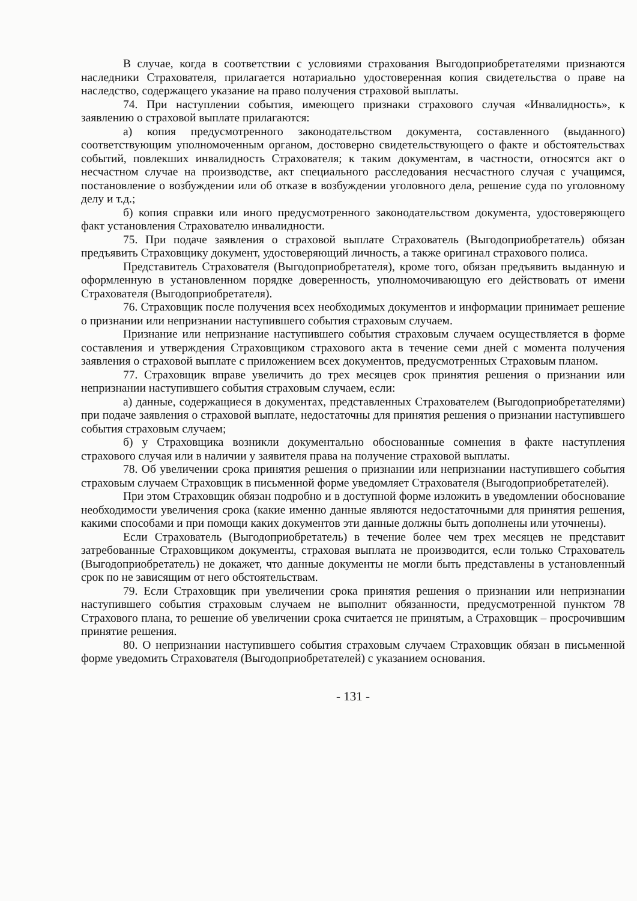В случае, когда в соответствии с условиями страхования Выгодоприобретателями признаются наследники Страхователя, прилагается нотариально удостоверенная копия свидетельства о праве на наследство, содержащего указание на право получения страховой выплаты.
74. При наступлении события, имеющего признаки страхового случая «Инвалидность», к заявлению о страховой выплате прилагаются:
а) копия предусмотренного законодательством документа, составленного (выданного) соответствующим уполномоченным органом, достоверно свидетельствующего о факте и обстоятельствах событий, повлекших инвалидность Страхователя; к таким документам, в частности, относятся акт о несчастном случае на производстве, акт специального расследования несчастного случая с учащимся, постановление о возбуждении или об отказе в возбуждении уголовного дела, решение суда по уголовному делу и т.д.;
б) копия справки или иного предусмотренного законодательством документа, удостоверяющего факт установления Страхователю инвалидности.
75. При подаче заявления о страховой выплате Страхователь (Выгодоприобретатель) обязан предъявить Страховщику документ, удостоверяющий личность, а также оригинал страхового полиса.
Представитель Страхователя (Выгодоприобретателя), кроме того, обязан предъявить выданную и оформленную в установленном порядке доверенность, уполномочивающую его действовать от имени Страхователя (Выгодоприобретателя).
76. Страховщик после получения всех необходимых документов и информации принимает решение о признании или непризнании наступившего события страховым случаем.
Признание или непризнание наступившего события страховым случаем осуществляется в форме составления и утверждения Страховщиком страхового акта в течение семи дней с момента получения заявления о страховой выплате с приложением всех документов, предусмотренных Страховым планом.
77. Страховщик вправе увеличить до трех месяцев срок принятия решения о признании или непризнании наступившего события страховым случаем, если:
а) данные, содержащиеся в документах, представленных Страхователем (Выгодоприобретателями) при подаче заявления о страховой выплате, недостаточны для принятия решения о признании наступившего события страховым случаем;
б) у Страховщика возникли документально обоснованные сомнения в факте наступления страхового случая или в наличии у заявителя права на получение страховой выплаты.
78. Об увеличении срока принятия решения о признании или непризнании наступившего события страховым случаем Страховщик в письменной форме уведомляет Страхователя (Выгодоприобретателей).
При этом Страховщик обязан подробно и в доступной форме изложить в уведомлении обоснование необходимости увеличения срока (какие именно данные являются недостаточными для принятия решения, какими способами и при помощи каких документов эти данные должны быть дополнены или уточнены).
Если Страхователь (Выгодоприобретатель) в течение более чем трех месяцев не представит затребованные Страховщиком документы, страховая выплата не производится, если только Страхователь (Выгодоприобретатель) не докажет, что данные документы не могли быть представлены в установленный срок по не зависящим от него обстоятельствам.
79. Если Страховщик при увеличении срока принятия решения о признании или непризнании наступившего события страховым случаем не выполнит обязанности, предусмотренной пунктом 78 Страхового плана, то решение об увеличении срока считается не принятым, а Страховщик – просрочившим принятие решения.
80. О непризнании наступившего события страховым случаем Страховщик обязан в письменной форме уведомить Страхователя (Выгодоприобретателей) с указанием основания.
- 131 -